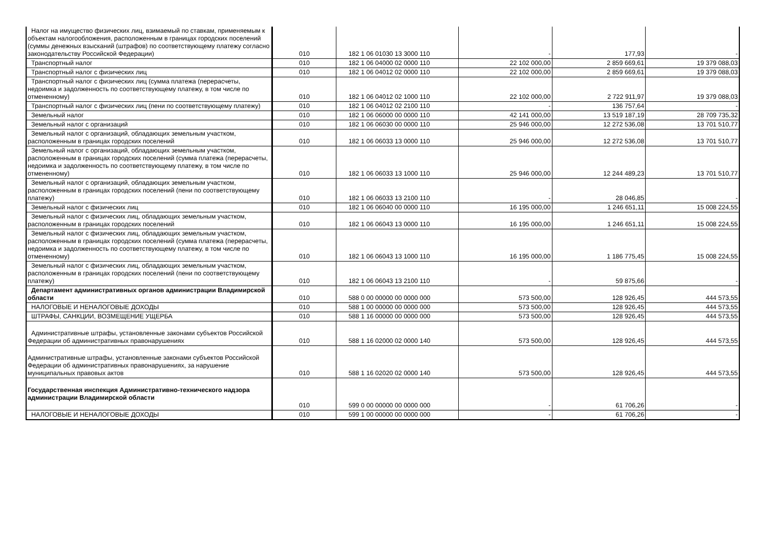| Налог на имущество физических лиц, взимаемый по ставкам, применяемым к объектам налогообложения, расположенным в границах городских поселений (суммы денежных взысканий (штрафов) по соответствующему платежу согласно законодательству Российской Федерации) | 010 | 182 1 06 01030 13 3000 110 | - | 177,93 | - |
| Транспортный налог | 010 | 182 1 06 04000 02 0000 110 | 22 102 000,00 | 2 859 669,61 | 19 379 088,03 |
| Транспортный налог с физических лиц | 010 | 182 1 06 04012 02 0000 110 | 22 102 000,00 | 2 859 669,61 | 19 379 088,03 |
| Транспортный налог с физических лиц (сумма платежа (перерасчеты, недоимка и задолженность по соответствующему платежу, в том числе по отмененному) | 010 | 182 1 06 04012 02 1000 110 | 22 102 000,00 | 2 722 911,97 | 19 379 088,03 |
| Транспортный налог с физических лиц (пени по соответствующему платежу) | 010 | 182 1 06 04012 02 2100 110 | - | 136 757,64 | - |
| Земельный налог | 010 | 182 1 06 06000 00 0000 110 | 42 141 000,00 | 13 519 187,19 | 28 709 735,32 |
| Земельный налог с организаций | 010 | 182 1 06 06030 00 0000 110 | 25 946 000,00 | 12 272 536,08 | 13 701 510,77 |
| Земельный налог с организаций, обладающих земельным участком, расположенным в границах городских поселений | 010 | 182 1 06 06033 13 0000 110 | 25 946 000,00 | 12 272 536,08 | 13 701 510,77 |
| Земельный налог с организаций, обладающих земельным участком, расположенным в границах городских поселений (сумма платежа (перерасчеты, недоимка и задолженность по соответствующему платежу, в том числе по отмененному) | 010 | 182 1 06 06033 13 1000 110 | 25 946 000,00 | 12 244 489,23 | 13 701 510,77 |
| Земельный налог с организаций, обладающих земельным участком, расположенным в границах городских поселений (пени по соответствующему платежу) | 010 | 182 1 06 06033 13 2100 110 | - | 28 046,85 | - |
| Земельный налог с физических лиц | 010 | 182 1 06 06040 00 0000 110 | 16 195 000,00 | 1 246 651,11 | 15 008 224,55 |
| Земельный налог с физических лиц, обладающих земельным участком, расположенным в границах городских поселений | 010 | 182 1 06 06043 13 0000 110 | 16 195 000,00 | 1 246 651,11 | 15 008 224,55 |
| Земельный налог с физических лиц, обладающих земельным участком, расположенным в границах городских поселений (сумма платежа (перерасчеты, недоимка и задолженность по соответствующему платежу, в том числе по отмененному) | 010 | 182 1 06 06043 13 1000 110 | 16 195 000,00 | 1 186 775,45 | 15 008 224,55 |
| Земельный налог с физических лиц, обладающих земельным участком, расположенным в границах городских поселений (пени по соответствующему платежу) | 010 | 182 1 06 06043 13 2100 110 | - | 59 875,66 | - |
| Департамент административных органов администрации Владимирской области | 010 | 588 0 00 00000 00 0000 000 | 573 500,00 | 128 926,45 | 444 573,55 |
| НАЛОГОВЫЕ И НЕНАЛОГОВЫЕ ДОХОДЫ | 010 | 588 1 00 00000 00 0000 000 | 573 500,00 | 128 926,45 | 444 573,55 |
| ШТРАФЫ, САНКЦИИ, ВОЗМЕЩЕНИЕ УЩЕРБА | 010 | 588 1 16 00000 00 0000 000 | 573 500,00 | 128 926,45 | 444 573,55 |
| Административные штрафы, установленные законами субъектов Российской Федерации об административных правонарушениях | 010 | 588 1 16 02000 02 0000 140 | 573 500,00 | 128 926,45 | 444 573,55 |
| Административные штрафы, установленные законами субъектов Российской Федерации об административных правонарушениях, за нарушение муниципальных правовых актов | 010 | 588 1 16 02020 02 0000 140 | 573 500,00 | 128 926,45 | 444 573,55 |
| Государственная инспекция Административно-технического надзора администрации Владимирской области | 010 | 599 0 00 00000 00 0000 000 | - | 61 706,26 | - |
| НАЛОГОВЫЕ И НЕНАЛОГОВЫЕ ДОХОДЫ | 010 | 599 1 00 00000 00 0000 000 | - | 61 706,26 | - |